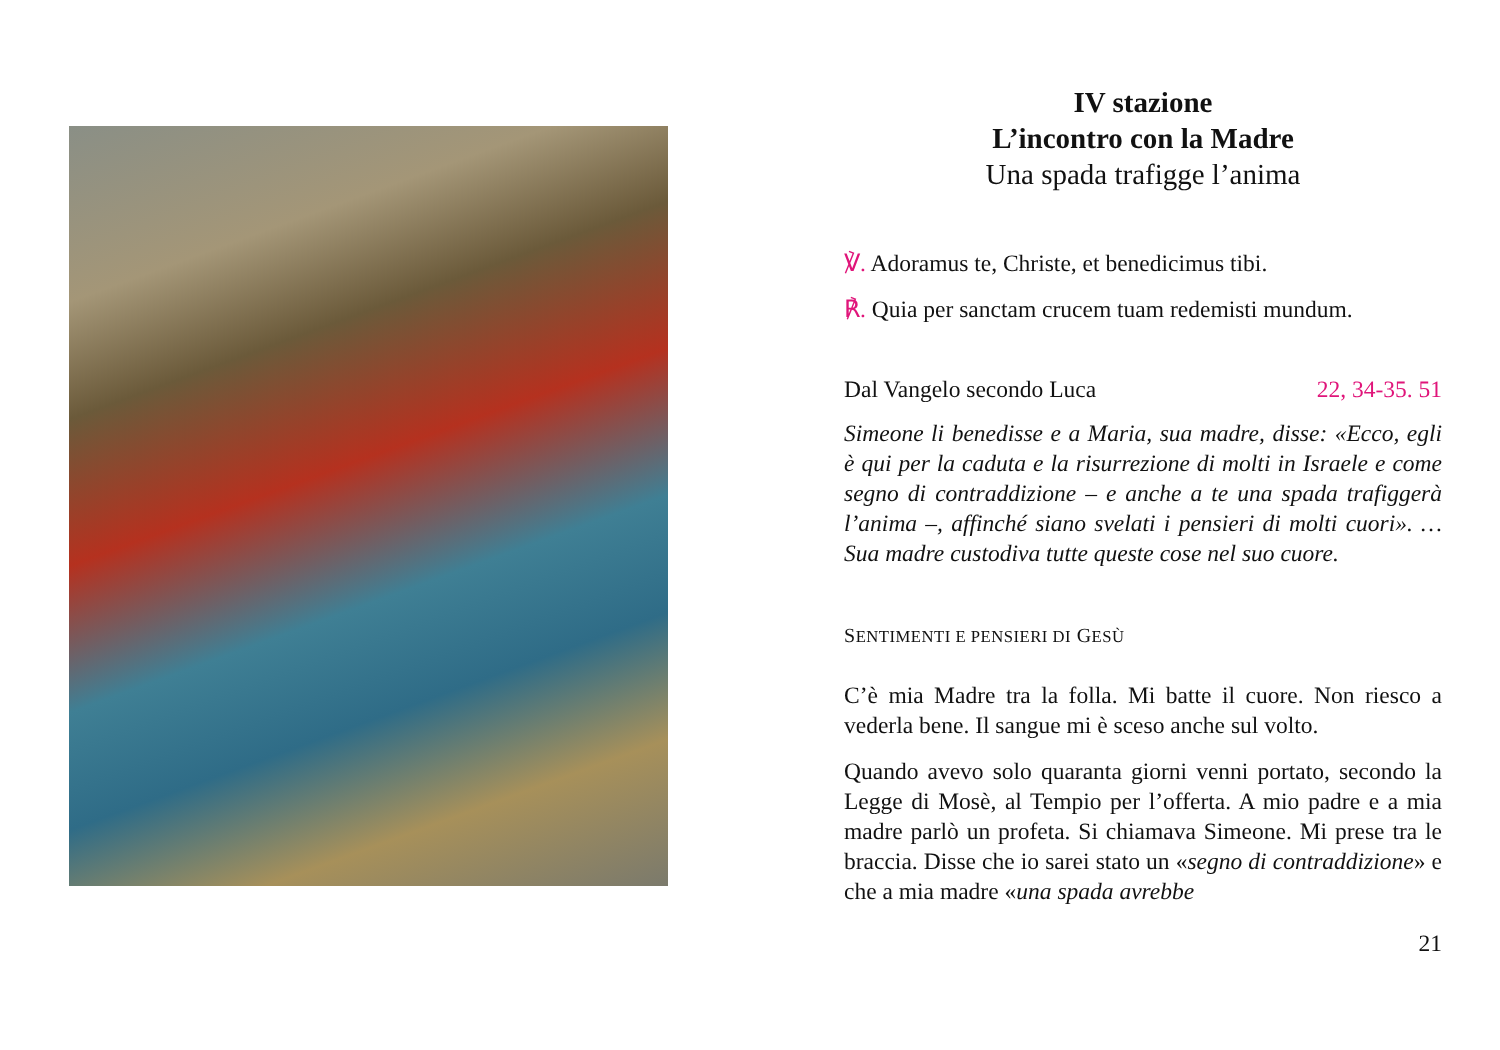IV stazione
L’incontro con la Madre
Una spada trafigge l’anima
℣. Adoramus te, Christe, et benedicimus tibi.
℟. Quia per sanctam crucem tuam redemisti mundum.
Dal Vangelo secondo Luca 22, 34-35. 51
Simeone li benedisse e a Maria, sua madre, disse: «Ecco, egli è qui per la caduta e la risurrezione di molti in Israele e come segno di contraddizione – e anche a te una spada trafiggerà l’anima –, affinché siano svelati i pensieri di molti cuori». … Sua madre custodiva tutte queste cose nel suo cuore.
SENTIMENTI E PENSIERI DI GESÙ
C’è mia Madre tra la folla. Mi batte il cuore. Non riesco a vederla bene. Il sangue mi è sceso anche sul volto.
Quando avevo solo quaranta giorni venni portato, secondo la Legge di Mosè, al Tempio per l’offerta. A mio padre e a mia madre parlò un profeta. Si chiamava Simeone. Mi prese tra le braccia. Disse che io sarei stato un «segno di contraddizione» e che a mia madre «una spada avrebbe
21